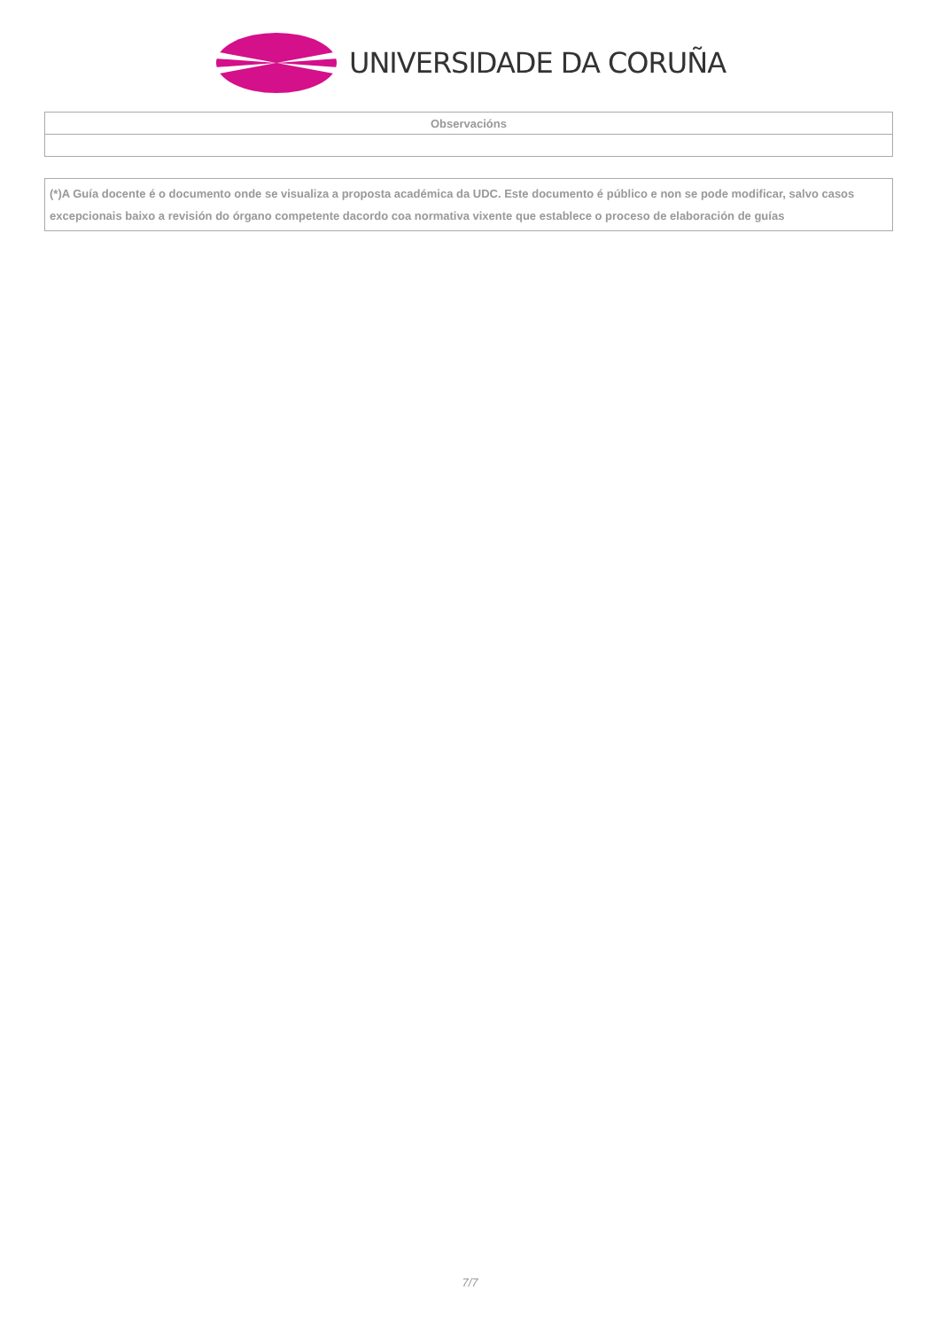UNIVERSIDADE DA CORUÑA
| Observacións |
| --- |
| (*)A Guía docente é o documento onde se visualiza a proposta académica da UDC. Este documento é público e non se pode modificar, salvo casos excepcionais baixo a revisión do órgano competente dacordo coa normativa vixente que establece o proceso de elaboración de guías |
7/7